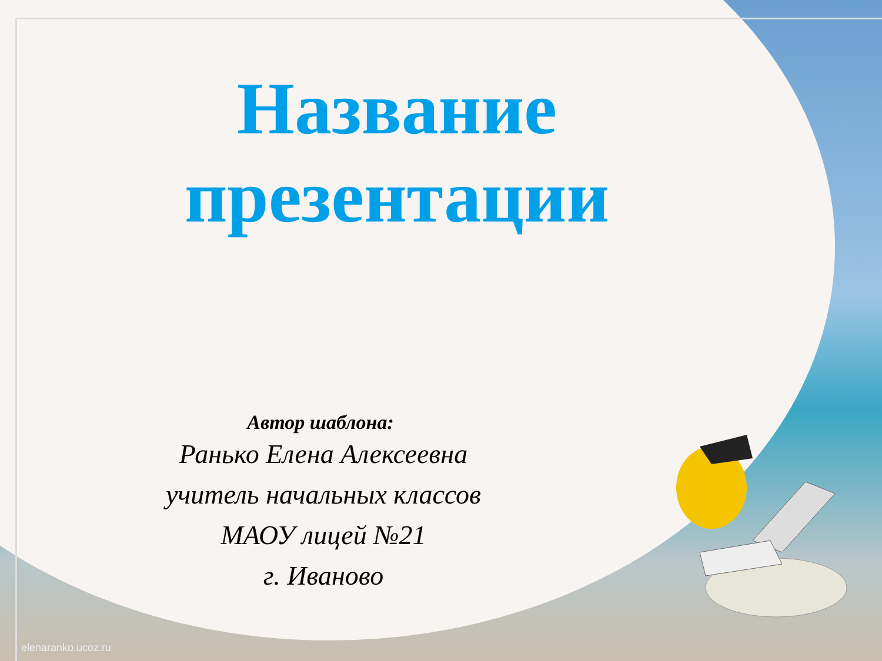Название
презентации
Автор шаблона:
Ранько Елена Алексеевна
учитель начальных классов
МАОУ лицей №21
г. Иваново
elenaranko.ucoz.ru